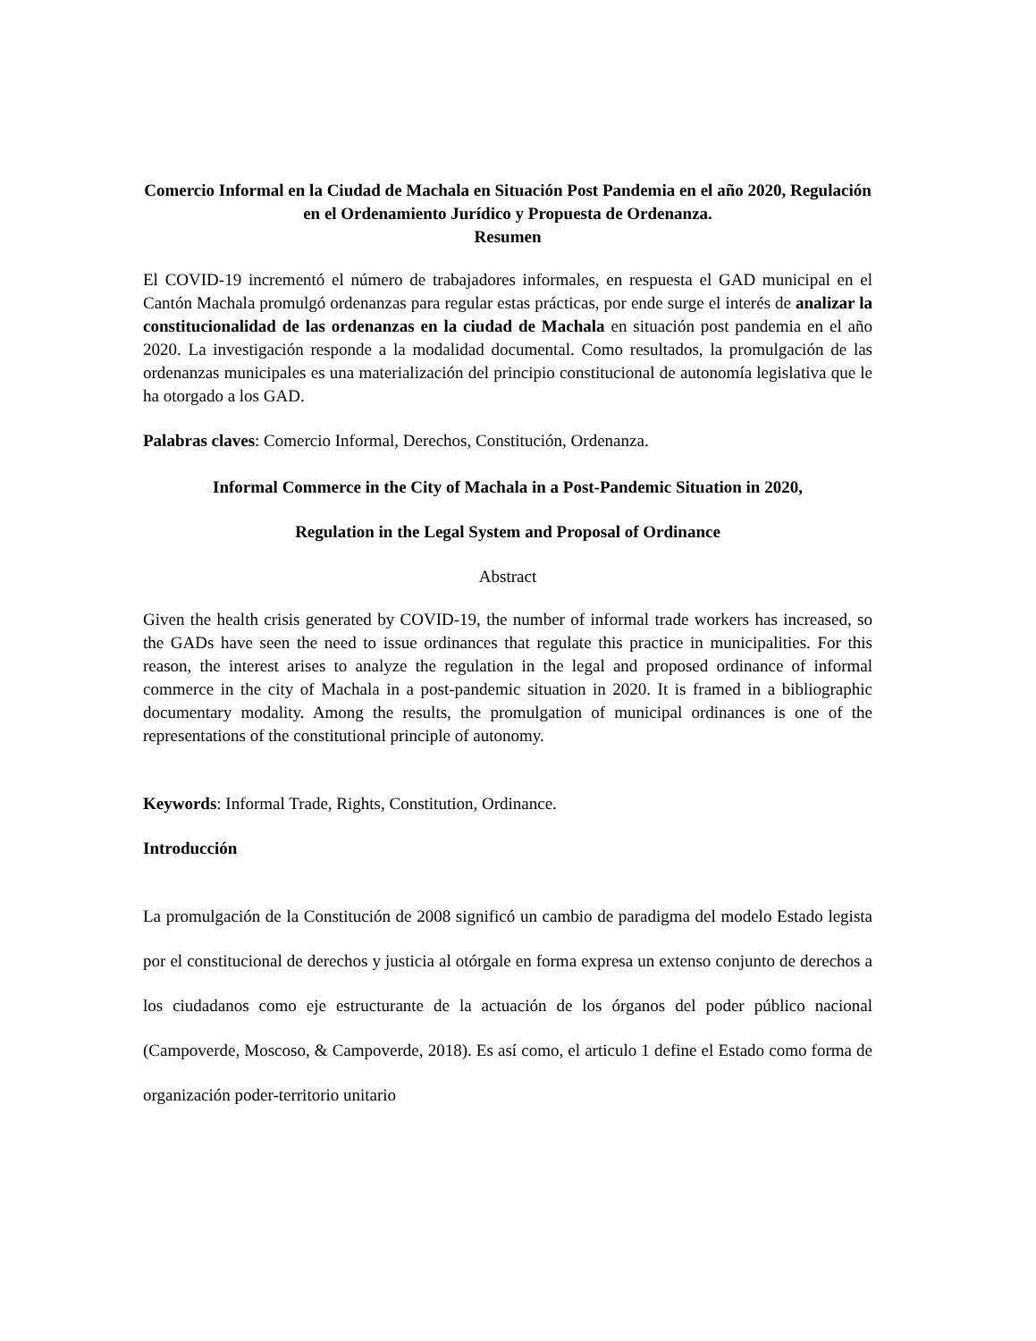Comercio Informal en la Ciudad de Machala en Situación Post Pandemia en el año 2020, Regulación en el Ordenamiento Jurídico y Propuesta de Ordenanza.
Resumen
El COVID-19 incrementó el número de trabajadores informales, en respuesta el GAD municipal en el Cantón Machala promulgó ordenanzas para regular estas prácticas, por ende surge el interés de analizar la constitucionalidad de las ordenanzas en la ciudad de Machala en situación post pandemia en el año 2020. La investigación responde a la modalidad documental. Como resultados, la promulgación de las ordenanzas municipales es una materialización del principio constitucional de autonomía legislativa que le ha otorgado a los GAD.
Palabras claves: Comercio Informal, Derechos, Constitución, Ordenanza.
Informal Commerce in the City of Machala in a Post-Pandemic Situation in 2020,
Regulation in the Legal System and Proposal of Ordinance
Abstract
Given the health crisis generated by COVID-19, the number of informal trade workers has increased, so the GADs have seen the need to issue ordinances that regulate this practice in municipalities. For this reason, the interest arises to analyze the regulation in the legal and proposed ordinance of informal commerce in the city of Machala in a post-pandemic situation in 2020. It is framed in a bibliographic documentary modality. Among the results, the promulgation of municipal ordinances is one of the representations of the constitutional principle of autonomy.
Keywords: Informal Trade, Rights, Constitution, Ordinance.
Introducción
La promulgación de la Constitución de 2008 significó un cambio de paradigma del modelo Estado legista por el constitucional de derechos y justicia al otórgale en forma expresa un extenso conjunto de derechos a los ciudadanos como eje estructurante de la actuación de los órganos del poder público nacional (Campoverde, Moscoso, & Campoverde, 2018). Es así como, el articulo 1 define el Estado como forma de organización poder-territorio unitario